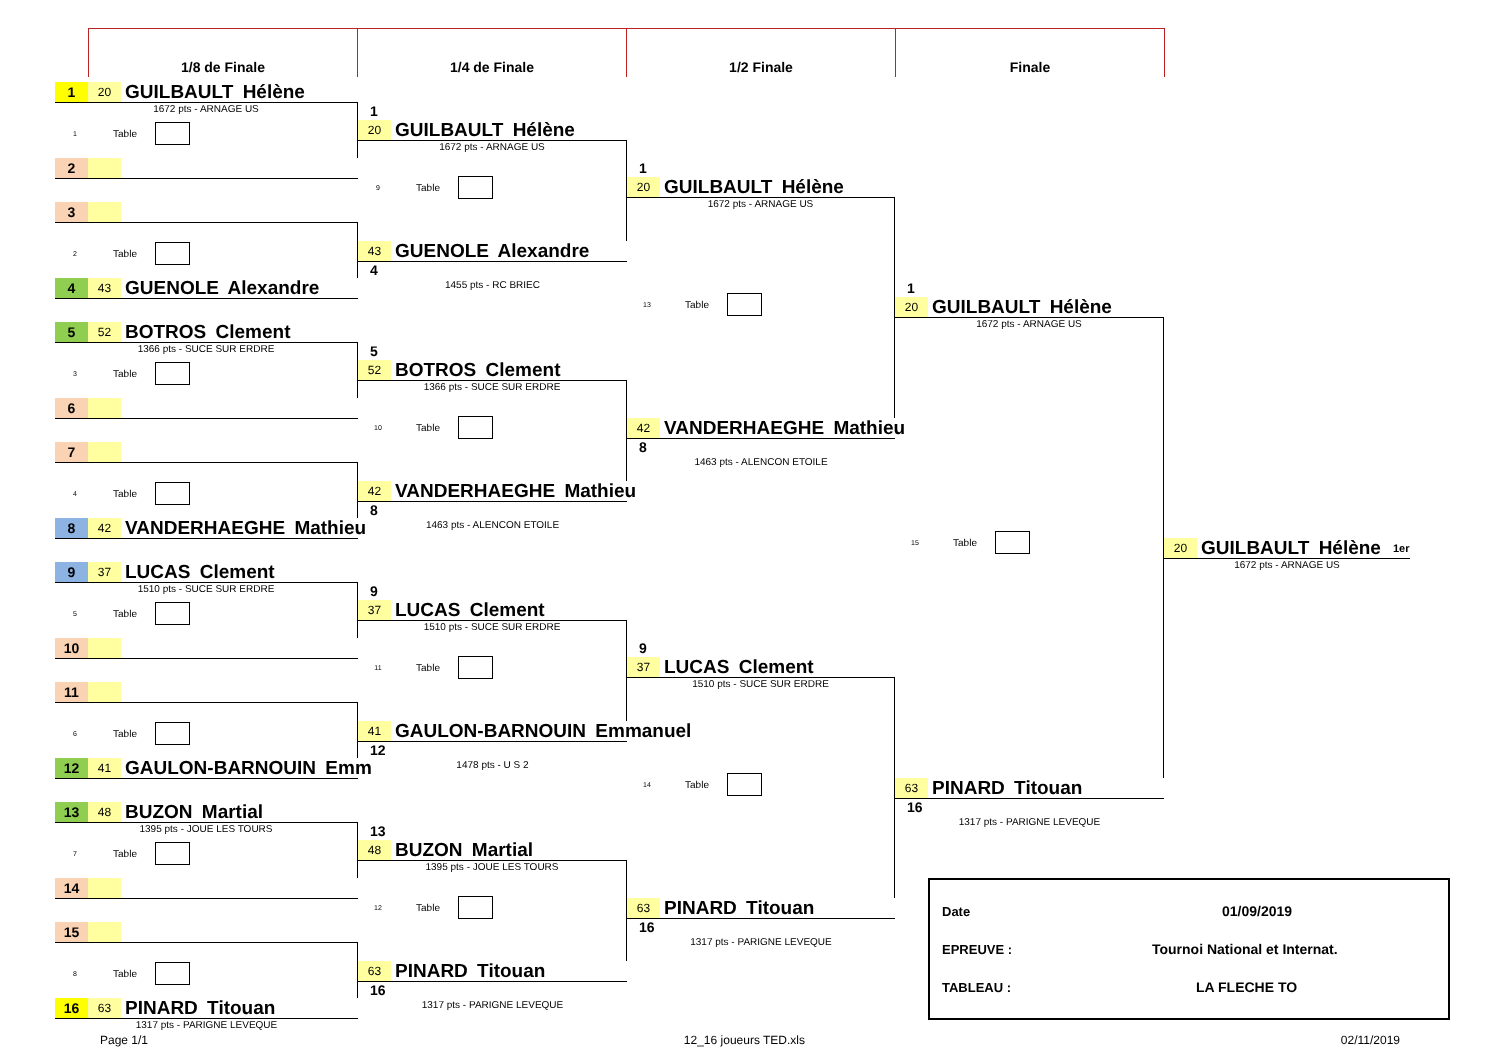1/8 de Finale 1/4 de Finale 1/2 Finale Finale
1 20 GUILBAULT Hélène
1672 pts - ARNAGE US
1 Table
2
3
2 Table
4 43 GUENOLE Alexandre
5 52 BOTROS Clement
1366 pts - SUCE SUR ERDRE
3 Table
6
7
4 Table
8 42 VANDERHAEGHE Mathieu
9 37 LUCAS Clement
1510 pts - SUCE SUR ERDRE
5 Table
10
11
6 Table
12 41 GAULON-BARNOUIN Emm
13 48 BUZON Martial
1395 pts - JOUE LES TOURS
7 Table
14
15
8 Table
16 63 PINARD Titouan
1317 pts - PARIGNE LEVEQUE
1
20 GUILBAULT Hélène
1672 pts - ARNAGE US
9 Table
43 GUENOLE Alexandre
4
1455 pts - RC BRIEC
5
52 BOTROS Clement
1366 pts - SUCE SUR ERDRE
10 Table
42 VANDERHAEGHE Mathieu
8
1463 pts - ALENCON ETOILE
9
37 LUCAS Clement
1510 pts - SUCE SUR ERDRE
11 Table
41 GAULON-BARNOUIN Emmanuel
12
1478 pts - U S 2
13
48 BUZON Martial
1395 pts - JOUE LES TOURS
12 Table
63 PINARD Titouan
16
1317 pts - PARIGNE LEVEQUE
1
20 GUILBAULT Hélène
1672 pts - ARNAGE US
13 Table
42 VANDERHAEGHE Mathieu
8
1463 pts - ALENCON ETOILE
9
37 LUCAS Clement
1510 pts - SUCE SUR ERDRE
14 Table
63 PINARD Titouan
16
1317 pts - PARIGNE LEVEQUE
1
20 GUILBAULT Hélène
1672 pts - ARNAGE US
15 Table
63 PINARD Titouan
16
1317 pts - PARIGNE LEVEQUE
Date 01/09/2019
EPREUVE : Tournoi National et Internat.
TABLEAU : LA FLECHE TO
20 GUILBAULT Hélène 1er
1672 pts - ARNAGE US
Page 1/1 12_16 joueurs TED.xls 02/11/2019